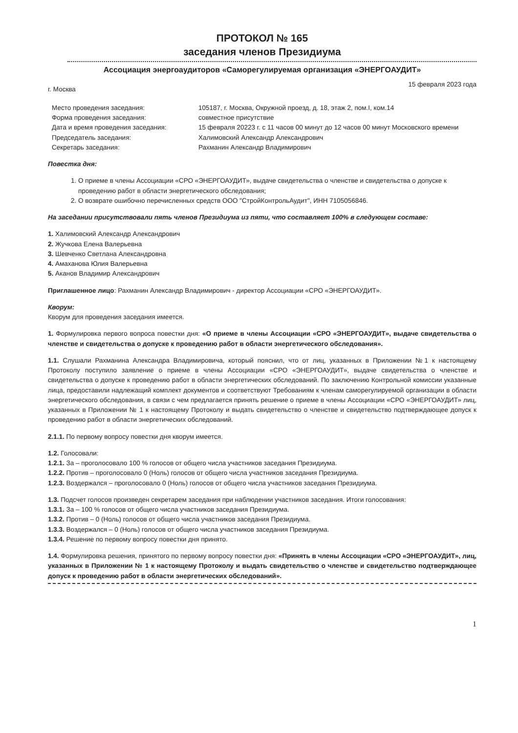ПРОТОКОЛ № 165
заседания членов Президиума
Ассоциация энергоаудиторов «Саморегулируемая организация «ЭНЕРГОАУДИТ»
г. Москва 15 февраля 2023 года
| Место проведения заседания: | 105187, г. Москва, Окружной проезд, д. 18, этаж 2, пом.I, ком.14 |
| Форма проведения заседания: | совместное присутствие |
| Дата и время проведения заседания: | 15 февраля 20223 г. с 11 часов 00 минут до 12 часов 00 минут Московского времени |
| Председатель заседания: | Халимовский Александр Александрович |
| Секретарь заседания: | Рахманин Александр Владимирович |
Повестка дня:
1. О приеме в члены Ассоциации «СРО «ЭНЕРГОАУДИТ», выдаче свидетельства о членстве и свидетельства о допуске к проведению работ в области энергетического обследования;
2. О возврате ошибочно перечисленных средств ООО "СтройКонтрольАудит", ИНН 7105056846.
На заседании присутствовали пять членов Президиума из пяти, что составляет 100% в следующем составе:
1. Халимовский Александр Александрович
2. Жучкова Елена Валерьевна
3. Шевченко Светлана Александровна
4. Амаханова Юлия Валерьевна
5. Аканов Владимир Александрович
Приглашенное лицо: Рахманин Александр Владимирович - директор Ассоциации «СРО «ЭНЕРГОАУДИТ».
Кворум:
Кворум для проведения заседания имеется.
1. Формулировка первого вопроса повестки дня: «О приеме в члены Ассоциации «СРО «ЭНЕРГОАУДИТ», выдаче свидетельства о членстве и свидетельства о допуске к проведению работ в области энергетического обследования».
1.1. Слушали Рахманина Александра Владимировича, который пояснил, что от лиц, указанных в Приложении №1 к настоящему Протоколу поступило заявление о приеме в члены Ассоциации «СРО «ЭНЕРГОАУДИТ», выдаче свидетельства о членстве и свидетельства о допуске к проведению работ в области энергетических обследований. По заключению Контрольной комиссии указанные лица, предоставили надлежащий комплект документов и соответствуют Требованиям к членам саморегулируемой организации в области энергетического обследования, в связи с чем предлагается принять решение о приеме в члены Ассоциации «СРО «ЭНЕРГОАУДИТ» лиц, указанных в Приложении № 1 к настоящему Протоколу и выдать свидетельство о членстве и свидетельство подтверждающее допуск к проведению работ в области энергетических обследований.
2.1.1. По первому вопросу повестки дня кворум имеется.
1.2. Голосовали:
1.2.1. За – проголосовало 100 % голосов от общего числа участников заседания Президиума.
1.2.2. Против – проголосовало 0 (Ноль) голосов от общего числа участников заседания Президиума.
1.2.3. Воздержался – проголосовало 0 (Ноль) голосов от общего числа участников заседания Президиума.
1.3. Подсчет голосов произведен секретарем заседания при наблюдении участников заседания. Итоги голосования:
1.3.1. За – 100 % голосов от общего числа участников заседания Президиума.
1.3.2. Против – 0 (Ноль) голосов от общего числа участников заседания Президиума.
1.3.3. Воздержался – 0 (Ноль) голосов от общего числа участников заседания Президиума.
1.3.4. Решение по первому вопросу повестки дня принято.
1.4. Формулировка решения, принятого по первому вопросу повестки дня: «Принять в члены Ассоциации «СРО «ЭНЕРГОАУДИТ», лиц, указанных в Приложении № 1 к настоящему Протоколу и выдать свидетельство о членстве и свидетельство подтверждающее допуск к проведению работ в области энергетических обследований».
1